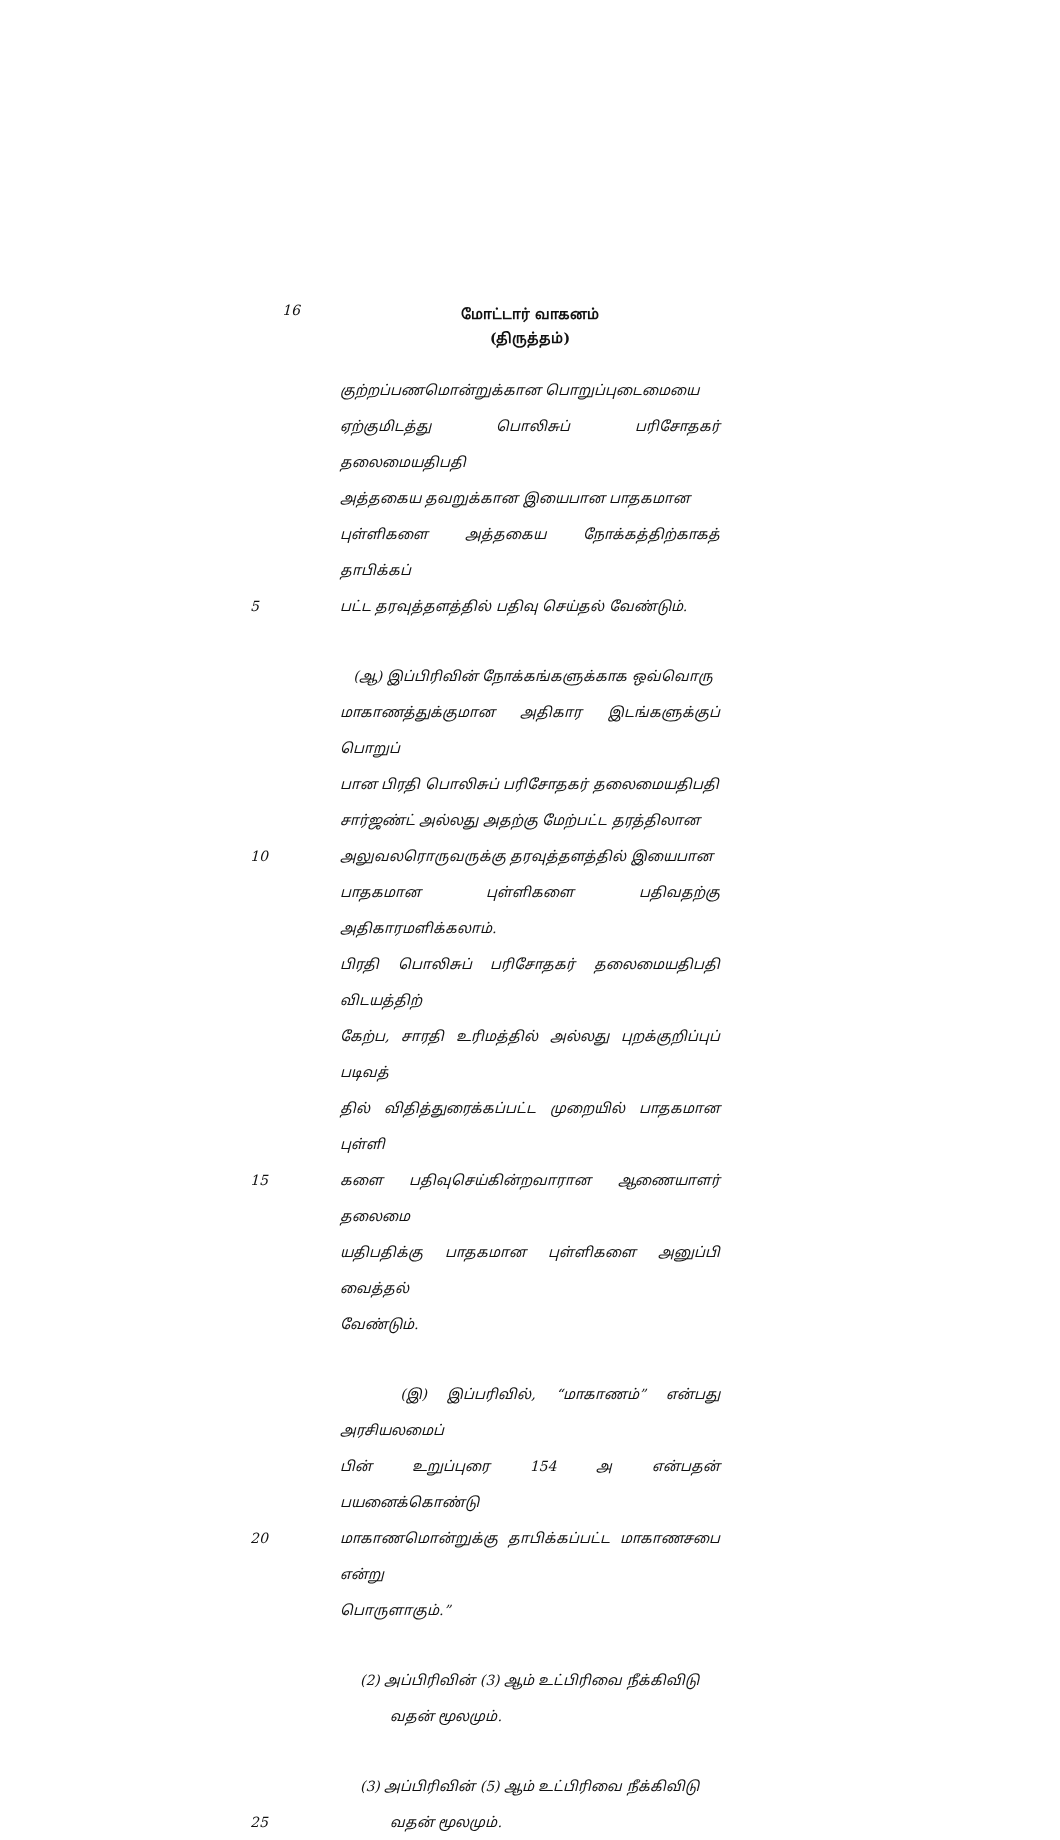16
மோட்டார் வாகனம்
(திருத்தம்)
குற்றப்பணமொன்றுக்கான பொறுப்புடைமையை
ஏற்குமிடத்து பொலிசுப் பரிசோதகர் தலைமையதிபதி
அத்தகைய தவறுக்கான இயைபான பாதகமான
புள்ளிகளை அத்தகைய நோக்கத்திற்காகத் தாபிக்கப்
5 பட்ட தரவுத்தளத்தில் பதிவு செய்தல் வேண்டும்.
(ஆ) இப்பிரிவின் நோக்கங்களுக்காக ஒவ்வொரு
மாகாணத்துக்குமான அதிகார இடங்களுக்குப் பொறுப்
பான பிரதி பொலிசுப் பரிசோதகர் தலைமையதிபதி
சார்ஜண்ட் அல்லது அதற்கு மேற்பட்ட தரத்திலான
10 அலுவலரொருவருக்கு தரவுத்தளத்தில் இயைபான
பாதகமான புள்ளிகளை பதிவதற்கு அதிகாரமளிக்கலாம்.
பிரதி பொலிசுப் பரிசோதகர் தலைமையதிபதி விடயத்திற்
கேற்ப, சாரதி உரிமத்தில் அல்லது புறக்குறிப்புப் படிவத்
தில் விதித்துரைக்கப்பட்ட முறையில் பாதகமான புள்ளி
15 களை பதிவுசெய்கின்றவாரான ஆணையாளர் தலைமை
யதிபதிக்கு பாதகமான புள்ளிகளை அனுப்பி வைத்தல்
வேண்டும்.
(இ) இப்பரிவில், “மாகாணம்” என்பது அரசியலமைப்
பின் உறுப்புரை 154 அ என்பதன் பயனைக்கொண்டு
20 மாகாணமொன்றுக்கு தாபிக்கப்பட்ட மாகாணசபை என்று
பொருளாகும்.”
(2) அப்பிரிவின் (3) ஆம் உட்பிரிவை நீக்கிவிடு
வதன் மூலமும்.
(3) அப்பிரிவின் (5) ஆம் உட்பிரிவை நீக்கிவிடு
25 வதன் மூலமும்.